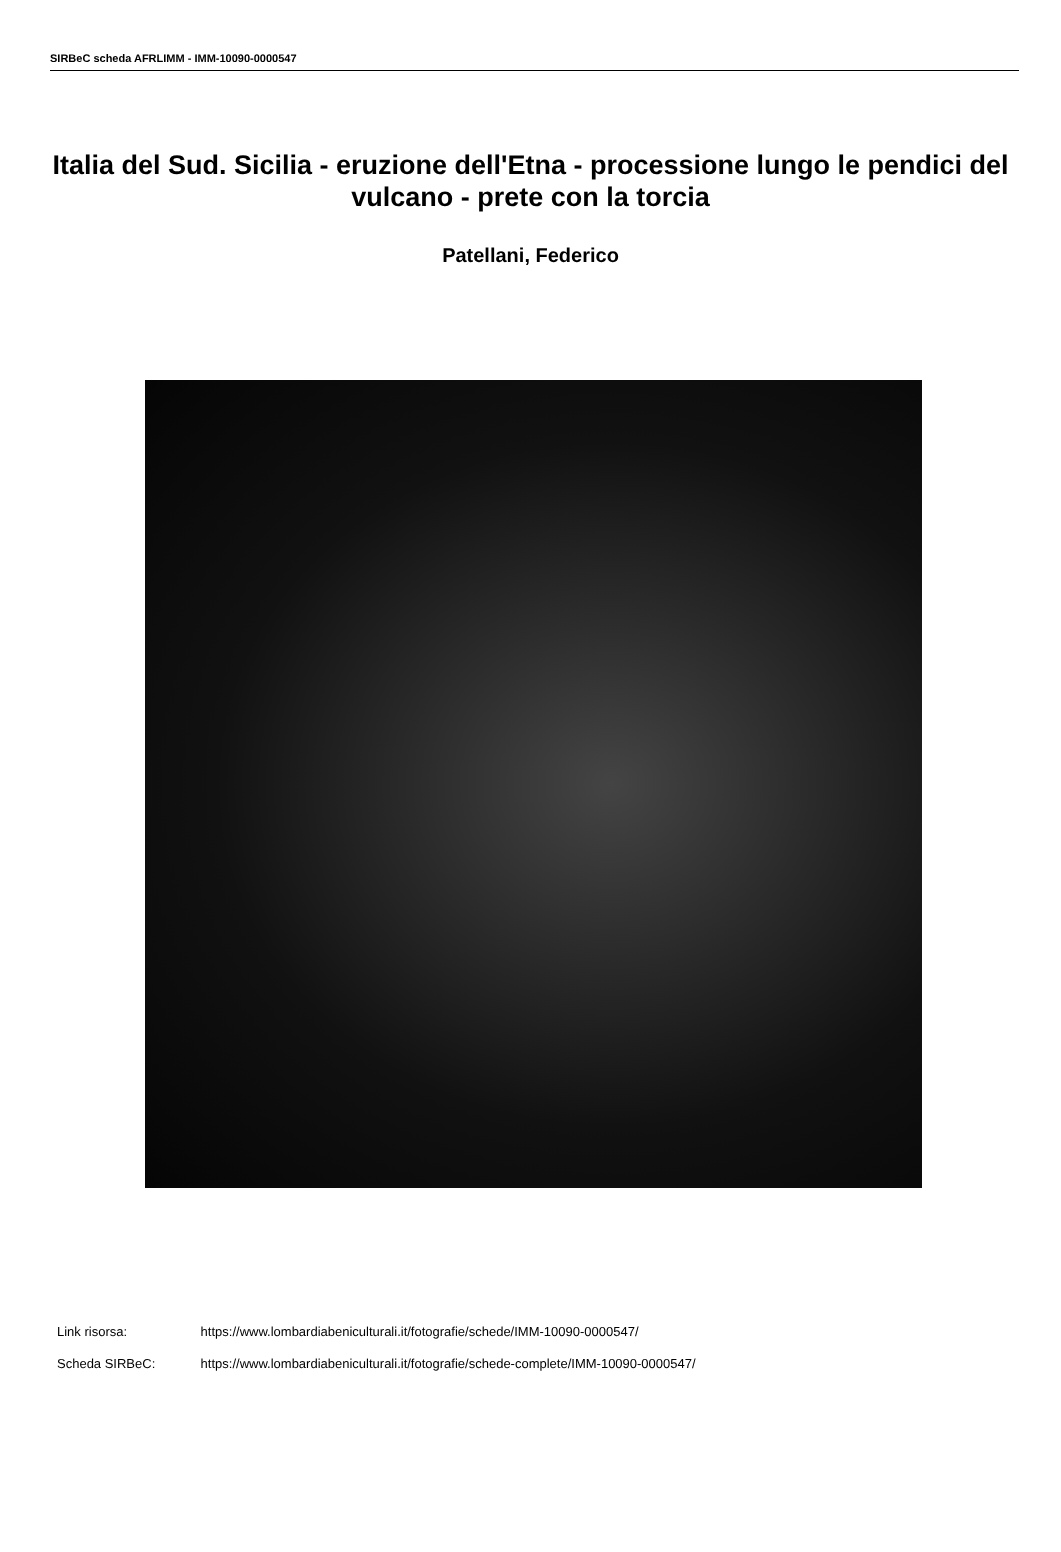SIRBeC scheda AFRLIMM - IMM-10090-0000547
Italia del Sud. Sicilia - eruzione dell'Etna - processione lungo le pendici del vulcano - prete con la torcia
Patellani, Federico
Link risorsa: https://www.lombardiabeniculturali.it/fotografie/schede/IMM-10090-0000547/
Scheda SIRBeC: https://www.lombardiabeniculturali.it/fotografie/schede-complete/IMM-10090-0000547/